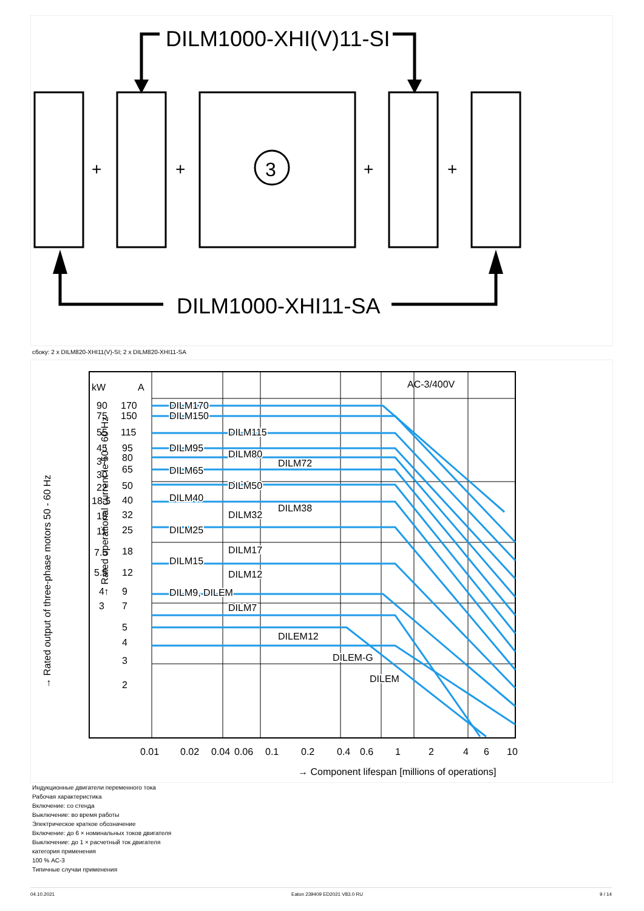DILM1000-XHI(V)11-SI
3
+
+
+
+
DILM1000-XHI11-SA
сбоку: 2 x DILM820-XHI11(V)-SI; 2 x DILM820-XHI11-SA
kW
A
AC-3/400V
170
150
115
95
80
65
50
40
32
25
18
12
9
7
5
4
3
2
90
75
55
45
37
30
22
18.5
15
11
7.5
5.5
4
3
DILM170
DILM150
DILM115
DILM95
DILM80
DILM72
DILM65
DILM50
DILM40
DILM38
DILM32
DILM25
DILM17
DILM15
DILM12
DILM9, DILEM
DILM7
DILEM12
DILEM-G
DILEM
0.01
0.02
0.04
0.06
0.1
0.2
0.4
0.6
1
2
4
6
10
→ Component lifespan [millions of operations]
→ Rated output of three-phase motors 50 - 60 Hz
→ Rated operational current Ie 50 - 60 Hz
Индукционные двигатели переменного тока
Рабочая характеристика
Включение: со стенда
Выключение: во время работы
Электрическое краткое обозначение
Включение: до 6 × номинальных токов двигателя
Выключение: до 1 × расчетный ток двигателя
категория применения
100 % AC-3
Типичные случаи применения
04.10.2021 Eaton 239409 ED2021 V83.0 RU 9 / 14